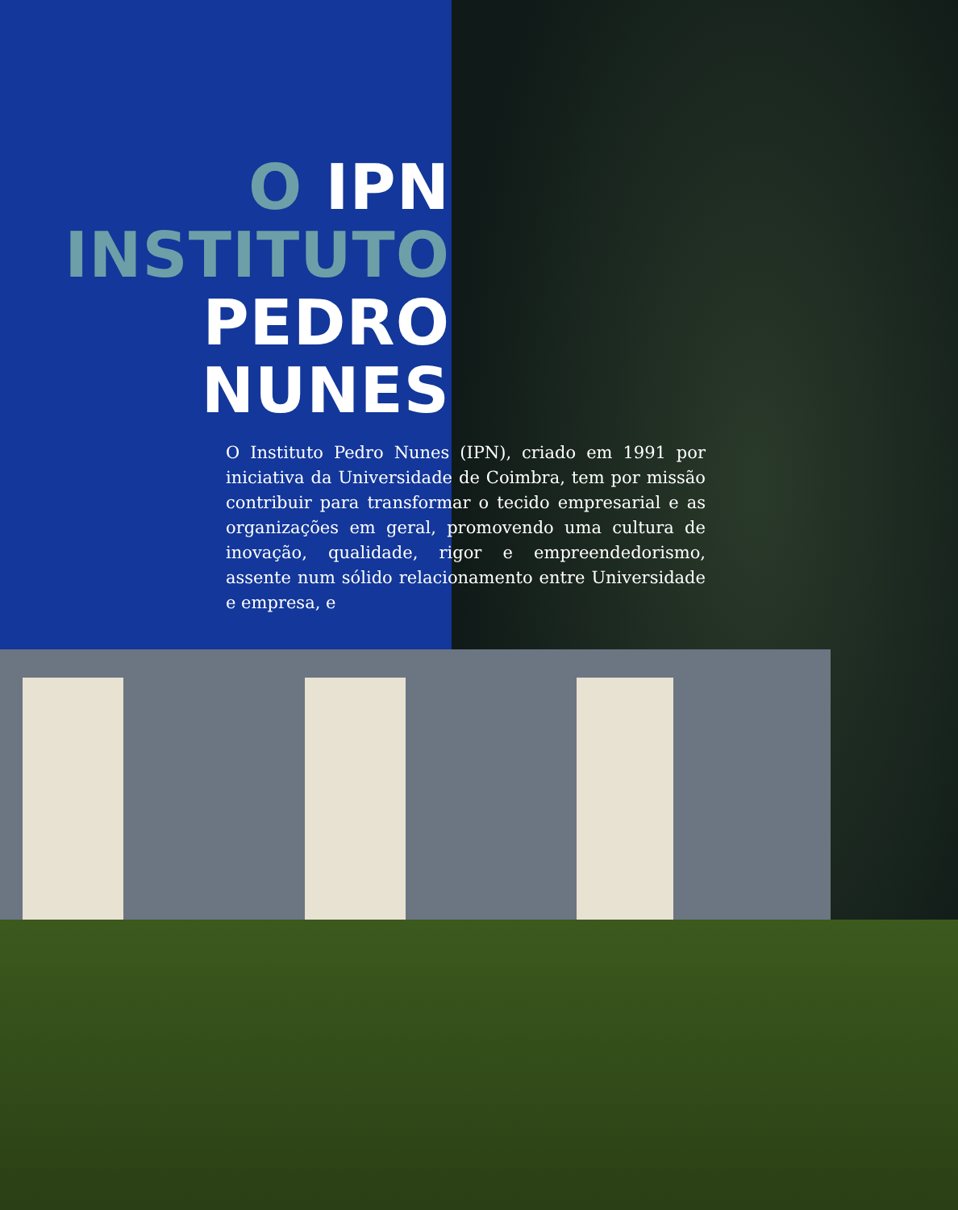O IPN
INSTITUTO
PEDRO
NUNES
O Instituto Pedro Nunes (IPN), criado em 1991 por iniciativa da Universidade de Coimbra, tem por missão contribuir para transformar o tecido empresarial e as organizações em geral, promovendo uma cultura de inovação, qualidade, rigor e empreendedorismo, assente num sólido relacionamento entre Universidade e empresa, e